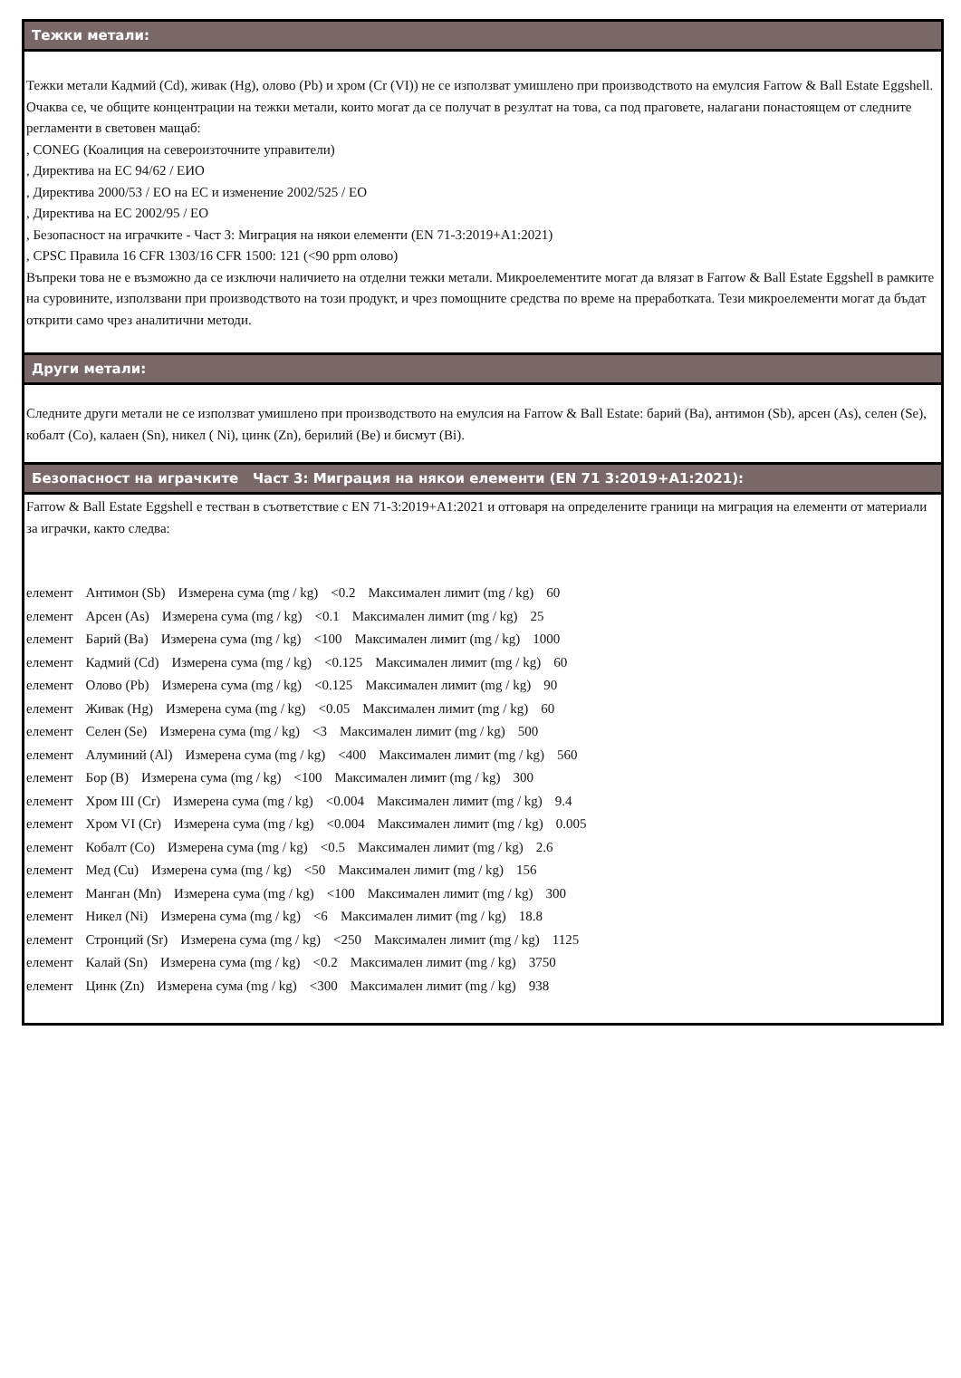Тежки метали:
Тежки метали Кадмий (Cd), живак (Hg), олово (Pb) и хром (Cr (VI)) не се използват умишлено при производството на емулсия Farrow & Ball Estate Eggshell. Очаква се, че общите концентрации на тежки метали, които могат да се получат в резултат на това, са под праговете, налагани понастоящем от следните регламенти в световен мащаб:
, CONEG (Коалиция на североизточните управители)
, Директива на ЕС 94/62 / ЕИО
, Директива 2000/53 / ЕО на ЕС и изменение 2002/525 / ЕО
, Директива на ЕС 2002/95 / ЕО
, Безопасност на играчките - Част 3: Миграция на някои елементи (EN 71-3:2019+A1:2021)
, CPSC Правила 16 CFR 1303/16 CFR 1500: 121 (<90 ppm олово)
Въпреки това не е възможно да се изключи наличието на отделни тежки метали. Микроелементите могат да влязат в Farrow & Ball Estate Eggshell в рамките на суровините, използвани при производството на този продукт, и чрез помощните средства по време на преработката. Тези микроелементи могат да бъдат открити само чрез аналитични методи.
Други метали:
Следните други метали не се използват умишлено при производството на емулсия на Farrow & Ball Estate: барий (Ba), антимон (Sb), арсен (As), селен (Se), кобалт (Co), калаен (Sn), никел ( Ni), цинк (Zn), берилий (Be) и бисмут (Bi).
Безопасност на играчките Част 3: Миграция на някои елементи (EN 71 3:2019+A1:2021):
Farrow & Ball Estate Eggshell е тестван в съответствие с EN 71-3:2019+A1:2021 и отговаря на определените граници на миграция на елементи от материали за играчки, както следва:
елемент Антимон (Sb) Измерена сума (mg / kg) <0.2 Максимален лимит (mg / kg) 60
елемент Арсен (As) Измерена сума (mg / kg) <0.1 Максимален лимит (mg / kg) 25
елемент Барий (Ba) Измерена сума (mg / kg) <100 Максимален лимит (mg / kg) 1000
елемент Кадмий (Cd) Измерена сума (mg / kg) <0.125 Максимален лимит (mg / kg) 60
елемент Олово (Pb) Измерена сума (mg / kg) <0.125 Максимален лимит (mg / kg) 90
елемент Живак (Hg) Измерена сума (mg / kg) <0.05 Максимален лимит (mg / kg) 60
елемент Селен (Se) Измерена сума (mg / kg) <3 Максимален лимит (mg / kg) 500
елемент Алуминий (Al) Измерена сума (mg / kg) <400 Максимален лимит (mg / kg) 560
елемент Бор (B) Измерена сума (mg / kg) <100 Максимален лимит (mg / kg) 300
елемент Хром III (Cr) Измерена сума (mg / kg) <0.004 Максимален лимит (mg / kg) 9.4
елемент Хром VI (Cr) Измерена сума (mg / kg) <0.004 Максимален лимит (mg / kg) 0.005
елемент Кобалт (Co) Измерена сума (mg / kg) <0.5 Максимален лимит (mg / kg) 2.6
елемент Мед (Cu) Измерена сума (mg / kg) <50 Максимален лимит (mg / kg) 156
елемент Манган (Mn) Измерена сума (mg / kg) <100 Максимален лимит (mg / kg) 300
елемент Никел (Ni) Измерена сума (mg / kg) <6 Максимален лимит (mg / kg) 18.8
елемент Стронций (Sr) Измерена сума (mg / kg) <250 Максимален лимит (mg / kg) 1125
елемент Калай (Sn) Измерена сума (mg / kg) <0.2 Максимален лимит (mg / kg) 3750
елемент Цинк (Zn) Измерена сума (mg / kg) <300 Максимален лимит (mg / kg) 938